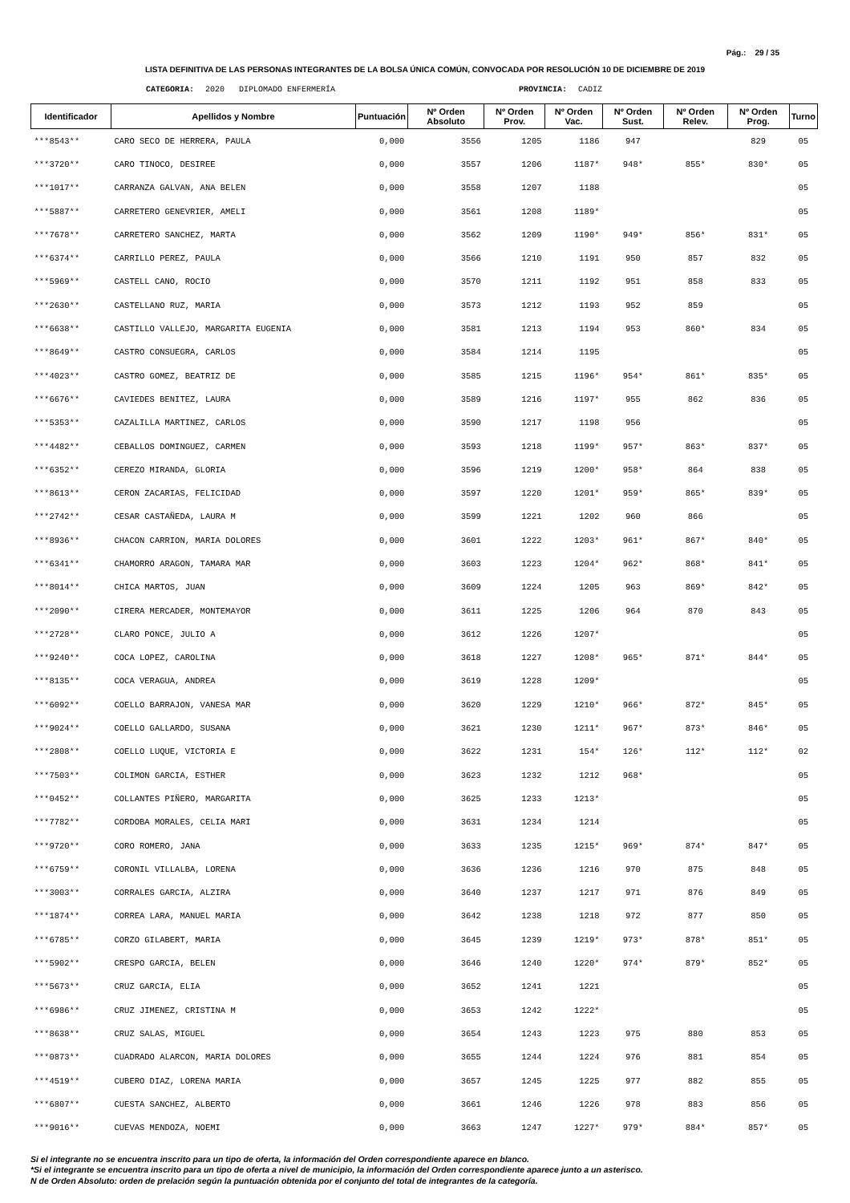Pág.: 29 / 35
LISTA DEFINITIVA DE LAS PERSONAS INTEGRANTES DE LA BOLSA ÚNICA COMÚN, CONVOCADA POR RESOLUCIÓN 10 DE DICIEMBRE DE 2019
CATEGORIA: 2020 DIPLOMADO ENFERMERÍA PROVINCIA: CADIZ
| Identificador | Apellidos y Nombre | Puntuación | Nº Orden Absoluto | Nº Orden Prov. | Nº Orden Vac. | Nº Orden Sust. | Nº Orden Relev. | Nº Orden Prog. | Turno |
| --- | --- | --- | --- | --- | --- | --- | --- | --- | --- |
| ***8543** | CARO SECO DE HERRERA, PAULA | 0,000 | 3556 | 1205 | 1186 | 947 | | 829 | 05 |
| ***3720** | CARO TINOCO, DESIREE | 0,000 | 3557 | 1206 | 1187* | 948* | 855* | 830* | 05 |
| ***1017** | CARRANZA GALVAN, ANA BELEN | 0,000 | 3558 | 1207 | 1188 | | | | 05 |
| ***5887** | CARRETERO GENEVRIER, AMELI | 0,000 | 3561 | 1208 | 1189* | | | | 05 |
| ***7678** | CARRETERO SANCHEZ, MARTA | 0,000 | 3562 | 1209 | 1190* | 949* | 856* | 831* | 05 |
| ***6374** | CARRILLO PEREZ, PAULA | 0,000 | 3566 | 1210 | 1191 | 950 | 857 | 832 | 05 |
| ***5969** | CASTELL CANO, ROCIO | 0,000 | 3570 | 1211 | 1192 | 951 | 858 | 833 | 05 |
| ***2630** | CASTELLANO RUZ, MARIA | 0,000 | 3573 | 1212 | 1193 | 952 | 859 | | 05 |
| ***6638** | CASTILLO VALLEJO, MARGARITA EUGENIA | 0,000 | 3581 | 1213 | 1194 | 953 | 860* | 834 | 05 |
| ***8649** | CASTRO CONSUEGRA, CARLOS | 0,000 | 3584 | 1214 | 1195 | | | | 05 |
| ***4023** | CASTRO GOMEZ, BEATRIZ DE | 0,000 | 3585 | 1215 | 1196* | 954* | 861* | 835* | 05 |
| ***6676** | CAVIEDES BENITEZ, LAURA | 0,000 | 3589 | 1216 | 1197* | 955 | 862 | 836 | 05 |
| ***5353** | CAZALILLA MARTINEZ, CARLOS | 0,000 | 3590 | 1217 | 1198 | 956 | | | 05 |
| ***4482** | CEBALLOS DOMINGUEZ, CARMEN | 0,000 | 3593 | 1218 | 1199* | 957* | 863* | 837* | 05 |
| ***6352** | CEREZO MIRANDA, GLORIA | 0,000 | 3596 | 1219 | 1200* | 958* | 864 | 838 | 05 |
| ***8613** | CERON ZACARIAS, FELICIDAD | 0,000 | 3597 | 1220 | 1201* | 959* | 865* | 839* | 05 |
| ***2742** | CESAR CASTAÑEDA, LAURA M | 0,000 | 3599 | 1221 | 1202 | 960 | 866 | | 05 |
| ***8936** | CHACON CARRION, MARIA DOLORES | 0,000 | 3601 | 1222 | 1203* | 961* | 867* | 840* | 05 |
| ***6341** | CHAMORRO ARAGON, TAMARA MAR | 0,000 | 3603 | 1223 | 1204* | 962* | 868* | 841* | 05 |
| ***8014** | CHICA MARTOS, JUAN | 0,000 | 3609 | 1224 | 1205 | 963 | 869* | 842* | 05 |
| ***2090** | CIRERA MERCADER, MONTEMAYOR | 0,000 | 3611 | 1225 | 1206 | 964 | 870 | 843 | 05 |
| ***2728** | CLARO PONCE, JULIO A | 0,000 | 3612 | 1226 | 1207* | | | | 05 |
| ***9240** | COCA LOPEZ, CAROLINA | 0,000 | 3618 | 1227 | 1208* | 965* | 871* | 844* | 05 |
| ***8135** | COCA VERAGUA, ANDREA | 0,000 | 3619 | 1228 | 1209* | | | | 05 |
| ***6092** | COELLO BARRAJON, VANESA MAR | 0,000 | 3620 | 1229 | 1210* | 966* | 872* | 845* | 05 |
| ***9024** | COELLO GALLARDO, SUSANA | 0,000 | 3621 | 1230 | 1211* | 967* | 873* | 846* | 05 |
| ***2808** | COELLO LUQUE, VICTORIA E | 0,000 | 3622 | 1231 | 154* | 126* | 112* | 112* | 02 |
| ***7503** | COLIMON GARCIA, ESTHER | 0,000 | 3623 | 1232 | 1212 | 968* | | | 05 |
| ***0452** | COLLANTES PIÑERO, MARGARITA | 0,000 | 3625 | 1233 | 1213* | | | | 05 |
| ***7782** | CORDOBA MORALES, CELIA MARI | 0,000 | 3631 | 1234 | 1214 | | | | 05 |
| ***9720** | CORO ROMERO, JANA | 0,000 | 3633 | 1235 | 1215* | 969* | 874* | 847* | 05 |
| ***6759** | CORONIL VILLALBA, LORENA | 0,000 | 3636 | 1236 | 1216 | 970 | 875 | 848 | 05 |
| ***3003** | CORRALES GARCIA, ALZIRA | 0,000 | 3640 | 1237 | 1217 | 971 | 876 | 849 | 05 |
| ***1874** | CORREA LARA, MANUEL MARIA | 0,000 | 3642 | 1238 | 1218 | 972 | 877 | 850 | 05 |
| ***6785** | CORZO GILABERT, MARIA | 0,000 | 3645 | 1239 | 1219* | 973* | 878* | 851* | 05 |
| ***5902** | CRESPO GARCIA, BELEN | 0,000 | 3646 | 1240 | 1220* | 974* | 879* | 852* | 05 |
| ***5673** | CRUZ GARCIA, ELIA | 0,000 | 3652 | 1241 | 1221 | | | | 05 |
| ***6986** | CRUZ JIMENEZ, CRISTINA M | 0,000 | 3653 | 1242 | 1222* | | | | 05 |
| ***8638** | CRUZ SALAS, MIGUEL | 0,000 | 3654 | 1243 | 1223 | 975 | 880 | 853 | 05 |
| ***0873** | CUADRADO ALARCON, MARIA DOLORES | 0,000 | 3655 | 1244 | 1224 | 976 | 881 | 854 | 05 |
| ***4519** | CUBERO DIAZ, LORENA MARIA | 0,000 | 3657 | 1245 | 1225 | 977 | 882 | 855 | 05 |
| ***6807** | CUESTA SANCHEZ, ALBERTO | 0,000 | 3661 | 1246 | 1226 | 978 | 883 | 856 | 05 |
| ***9016** | CUEVAS MENDOZA, NOEMI | 0,000 | 3663 | 1247 | 1227* | 979* | 884* | 857* | 05 |
Si el integrante no se encuentra inscrito para un tipo de oferta, la información del Orden correspondiente aparece en blanco.
*Si el integrante se encuentra inscrito para un tipo de oferta a nivel de municipio, la información del Orden correspondiente aparece junto a un asterisco.
N de Orden Absoluto: orden de prelación según la puntuación obtenida por el conjunto del total de integrantes de la categoría.